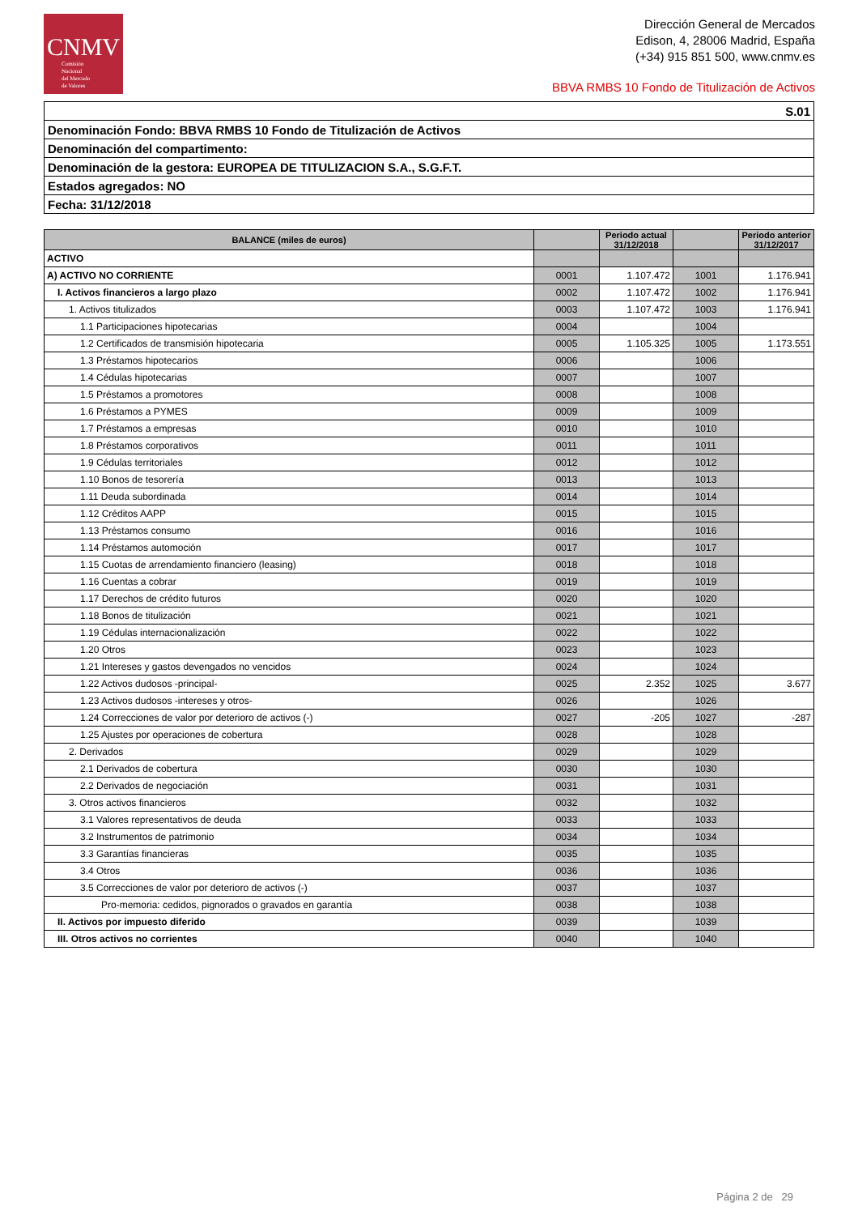CNMV
Comisión
Nacional
del Mercado
de Valores
Dirección General de Mercados
Edison, 4, 28006 Madrid, España
(+34) 915 851 500, www.cnmv.es
BBVA RMBS 10 Fondo de Titulización de Activos
| S.01 |
| Denominación Fondo: BBVA RMBS 10 Fondo de Titulización de Activos |
| Denominación del compartimento: |
| Denominación de la gestora: EUROPEA DE TITULIZACION S.A., S.G.F.T. |
| Estados agregados: NO |
| Fecha: 31/12/2018 |
| BALANCE (miles de euros) | | Periodo actual 31/12/2018 | | Periodo anterior 31/12/2017 |
| --- | --- | --- | --- | --- |
| ACTIVO | | | | |
| A) ACTIVO NO CORRIENTE | 0001 | 1.107.472 | 1001 | 1.176.941 |
| I. Activos financieros a largo plazo | 0002 | 1.107.472 | 1002 | 1.176.941 |
| 1. Activos titulizados | 0003 | 1.107.472 | 1003 | 1.176.941 |
| 1.1 Participaciones hipotecarias | 0004 | | 1004 | |
| 1.2 Certificados de transmisión hipotecaria | 0005 | 1.105.325 | 1005 | 1.173.551 |
| 1.3 Préstamos hipotecarios | 0006 | | 1006 | |
| 1.4 Cédulas hipotecarias | 0007 | | 1007 | |
| 1.5 Préstamos a promotores | 0008 | | 1008 | |
| 1.6 Préstamos a PYMES | 0009 | | 1009 | |
| 1.7 Préstamos a empresas | 0010 | | 1010 | |
| 1.8 Préstamos corporativos | 0011 | | 1011 | |
| 1.9 Cédulas territoriales | 0012 | | 1012 | |
| 1.10 Bonos de tesorería | 0013 | | 1013 | |
| 1.11 Deuda subordinada | 0014 | | 1014 | |
| 1.12 Créditos AAPP | 0015 | | 1015 | |
| 1.13 Préstamos consumo | 0016 | | 1016 | |
| 1.14 Préstamos automoción | 0017 | | 1017 | |
| 1.15 Cuotas de arrendamiento financiero (leasing) | 0018 | | 1018 | |
| 1.16 Cuentas a cobrar | 0019 | | 1019 | |
| 1.17 Derechos de crédito futuros | 0020 | | 1020 | |
| 1.18 Bonos de titulización | 0021 | | 1021 | |
| 1.19 Cédulas internacionalización | 0022 | | 1022 | |
| 1.20 Otros | 0023 | | 1023 | |
| 1.21 Intereses y gastos devengados no vencidos | 0024 | | 1024 | |
| 1.22 Activos dudosos -principal- | 0025 | 2.352 | 1025 | 3.677 |
| 1.23 Activos dudosos -intereses y otros- | 0026 | | 1026 | |
| 1.24 Correcciones de valor por deterioro de activos (-) | 0027 | -205 | 1027 | -287 |
| 1.25 Ajustes por operaciones de cobertura | 0028 | | 1028 | |
| 2. Derivados | 0029 | | 1029 | |
| 2.1 Derivados de cobertura | 0030 | | 1030 | |
| 2.2 Derivados de negociación | 0031 | | 1031 | |
| 3. Otros activos financieros | 0032 | | 1032 | |
| 3.1 Valores representativos de deuda | 0033 | | 1033 | |
| 3.2 Instrumentos de patrimonio | 0034 | | 1034 | |
| 3.3 Garantías financieras | 0035 | | 1035 | |
| 3.4 Otros | 0036 | | 1036 | |
| 3.5 Correcciones de valor por deterioro de activos (-) | 0037 | | 1037 | |
| Pro-memoria: cedidos, pignorados o gravados en garantía | 0038 | | 1038 | |
| II. Activos por impuesto diferido | 0039 | | 1039 | |
| III. Otros activos no corrientes | 0040 | | 1040 | |
Página 2 de 29